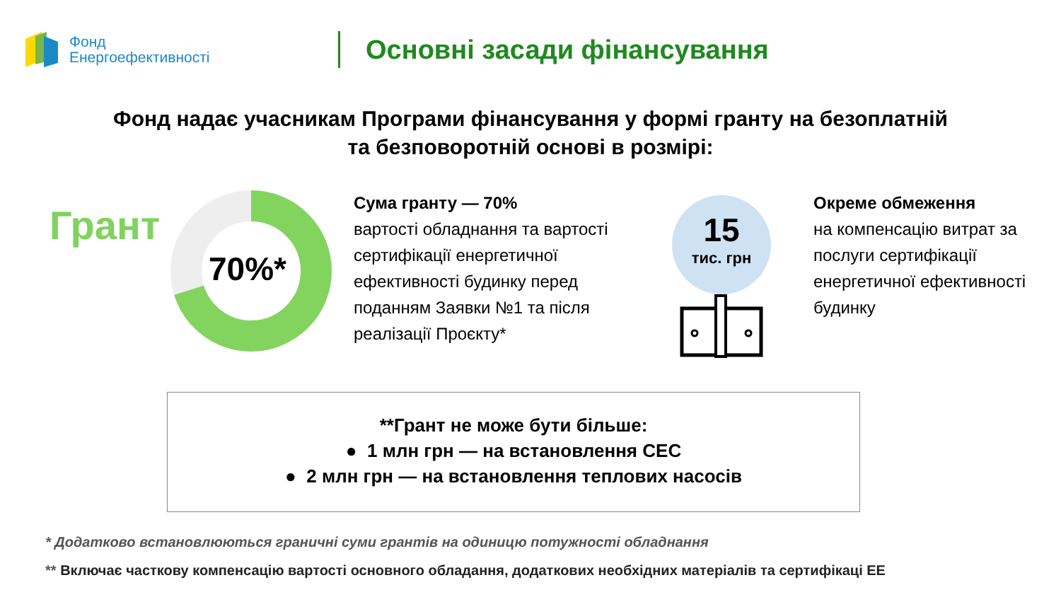Фонд
Енергоефективності
Основні засади фінансування
Фонд надає учасникам Програми фінансування у формі гранту на безоплатній
та безповоротній основі в розмірі:
Грант
70%*
Сума гранту — 70%
вартості обладнання та вартості сертифікації енергетичної ефективності будинку перед поданням Заявки №1 та після реалізації Проєкту*
15
тис. грн
Окреме обмеження
на компенсацію витрат за послуги сертифікації енергетичної ефективності будинку
**Грант не може бути більше:
● 1 млн грн — на встановлення СЕС
● 2 млн грн — на встановлення теплових насосів
* Додатково встановлюються граничні суми грантів на одиницю потужності обладнання
** Включає часткову компенсацію вартості основного обладання, додаткових необхідних матеріалів та сертифікаці ЕЕ